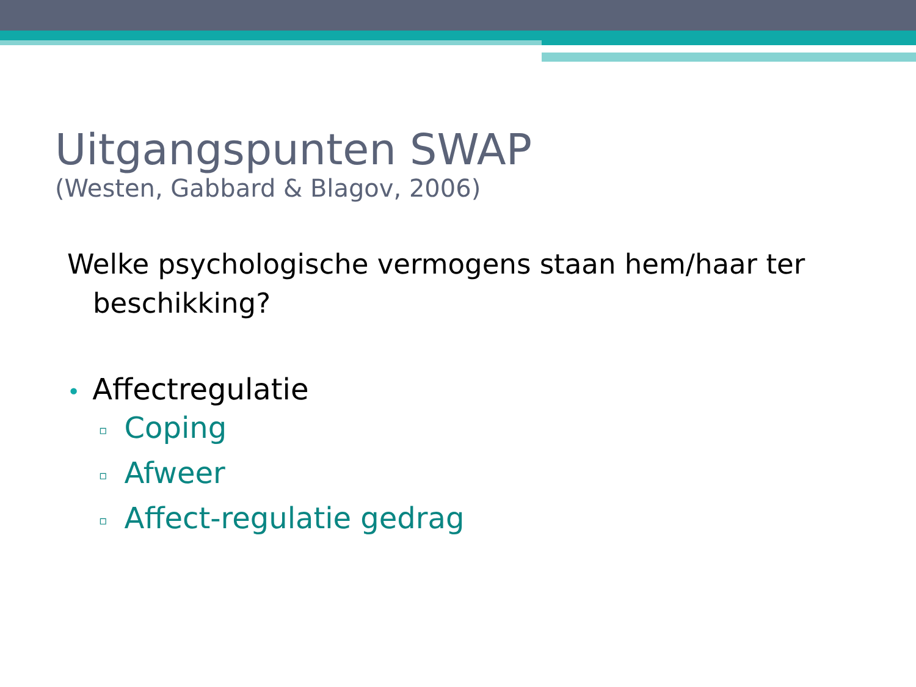Uitgangspunten SWAP
(Westen, Gabbard & Blagov, 2006)
Welke psychologische vermogens staan hem/haar ter beschikking?
• Affectregulatie
▫ Coping
▫ Afweer
▫ Affect-regulatie gedrag